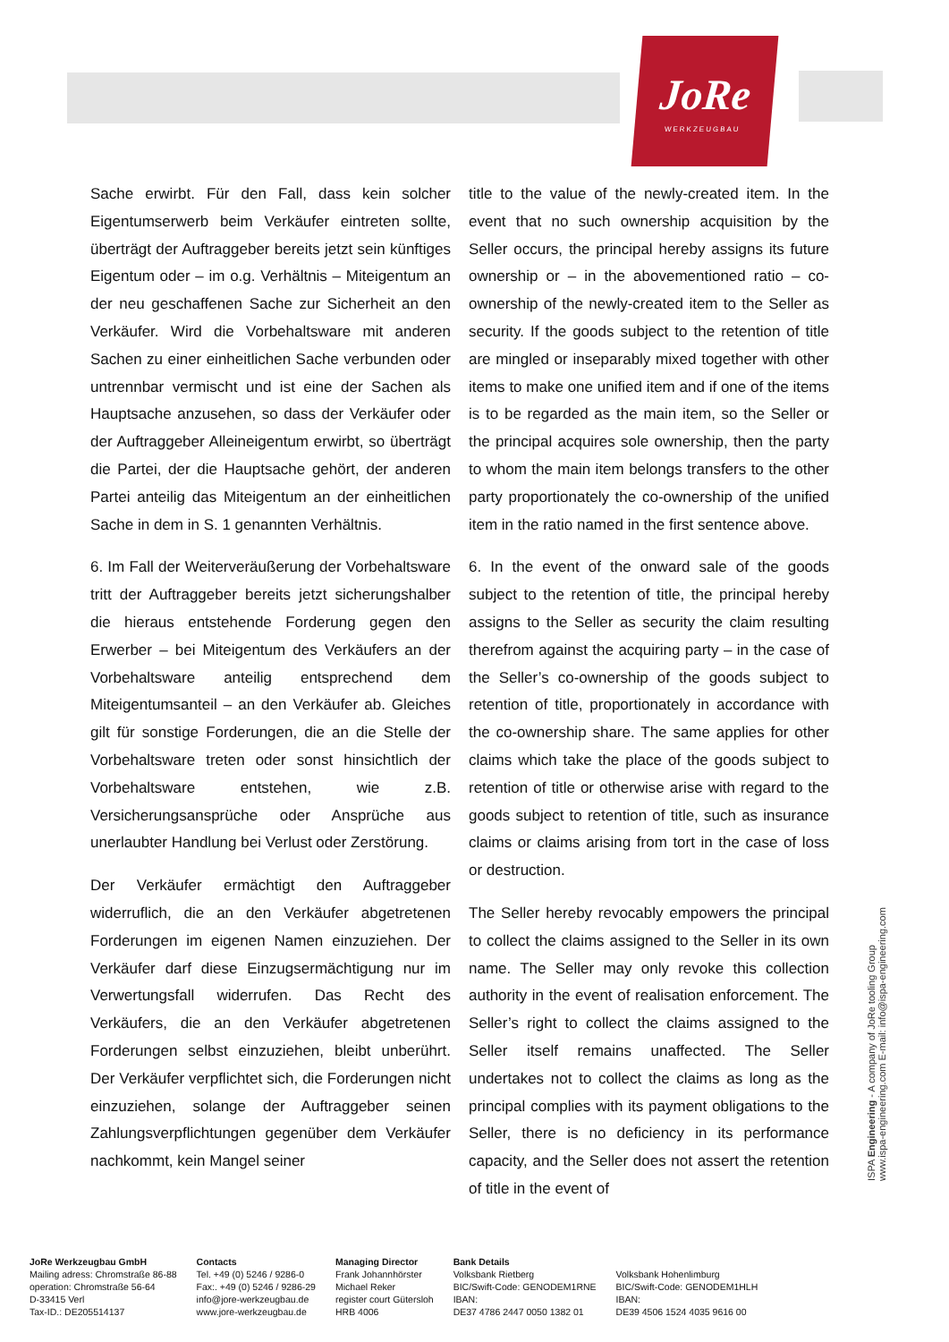JoRe
WERKZEUGBAU
Sache erwirbt. Für den Fall, dass kein solcher Eigentumserwerb beim Verkäufer eintreten sollte, überträgt der Auftraggeber bereits jetzt sein künftiges Eigentum oder – im o.g. Verhältnis – Miteigentum an der neu geschaffenen Sache zur Sicherheit an den Verkäufer. Wird die Vorbehaltsware mit anderen Sachen zu einer einheitlichen Sache verbunden oder untrennbar vermischt und ist eine der Sachen als Hauptsache anzusehen, so dass der Verkäufer oder der Auftraggeber Alleineigentum erwirbt, so überträgt die Partei, der die Hauptsache gehört, der anderen Partei anteilig das Miteigentum an der einheitlichen Sache in dem in S. 1 genannten Verhältnis.
6. Im Fall der Weiterveräußerung der Vorbehaltsware tritt der Auftraggeber bereits jetzt sicherungshalber die hieraus entstehende Forderung gegen den Erwerber – bei Miteigentum des Verkäufers an der Vorbehaltsware anteilig entsprechend dem Miteigentumsanteil – an den Verkäufer ab. Gleiches gilt für sonstige Forderungen, die an die Stelle der Vorbehaltsware treten oder sonst hinsichtlich der Vorbehaltsware entstehen, wie z.B. Versicherungsansprüche oder Ansprüche aus unerlaubter Handlung bei Verlust oder Zerstörung.
Der Verkäufer ermächtigt den Auftraggeber widerruflich, die an den Verkäufer abgetretenen Forderungen im eigenen Namen einzuziehen. Der Verkäufer darf diese Einzugsermächtigung nur im Verwertungsfall widerrufen. Das Recht des Verkäufers, die an den Verkäufer abgetretenen Forderungen selbst einzuziehen, bleibt unberührt. Der Verkäufer verpflichtet sich, die Forderungen nicht einzuziehen, solange der Auftraggeber seinen Zahlungsverpflichtungen gegenüber dem Verkäufer nachkommt, kein Mangel seiner
title to the value of the newly-created item. In the event that no such ownership acquisition by the Seller occurs, the principal hereby assigns its future ownership or – in the abovementioned ratio – co-ownership of the newly-created item to the Seller as security. If the goods subject to the retention of title are mingled or inseparably mixed together with other items to make one unified item and if one of the items is to be regarded as the main item, so the Seller or the principal acquires sole ownership, then the party to whom the main item belongs transfers to the other party proportionately the co-ownership of the unified item in the ratio named in the first sentence above.
6. In the event of the onward sale of the goods subject to the retention of title, the principal hereby assigns to the Seller as security the claim resulting therefrom against the acquiring party – in the case of the Seller’s co-ownership of the goods subject to retention of title, proportionately in accordance with the co-ownership share. The same applies for other claims which take the place of the goods subject to retention of title or otherwise arise with regard to the goods subject to retention of title, such as insurance claims or claims arising from tort in the case of loss or destruction.
The Seller hereby revocably empowers the principal to collect the claims assigned to the Seller in its own name. The Seller may only revoke this collection authority in the event of realisation enforcement. The Seller’s right to collect the claims assigned to the Seller itself remains unaffected. The Seller undertakes not to collect the claims as long as the principal complies with its payment obligations to the Seller, there is no deficiency in its performance capacity, and the Seller does not assert the retention of title in the event of
ISPA Engineering - A company of JoRe tooling Group
www.ispa-engineering.com E-mail: info@ispa-engineering.com
JoRe Werkzeugbau GmbH
Mailing adress: Chromstraße 86-88
operation: Chromstraße 56-64
D-33415 Verl
Tax-ID.: DE205514137
Contacts
Tel. +49 (0) 5246 / 9286-0
Fax:. +49 (0) 5246 / 9286-29
info@jore-werkzeugbau.de
www.jore-werkzeugbau.de
Managing Director
Frank Johannhörster
Michael Reker
register court Gütersloh
HRB 4006
Bank Details
Volksbank Rietberg
BIC/Swift-Code: GENODEM1RNE
IBAN:
DE37 4786 2447 0050 1382 01
Volksbank Hohenlimburg
BIC/Swift-Code: GENODEM1HLH
IBAN:
DE39 4506 1524 4035 9616 00